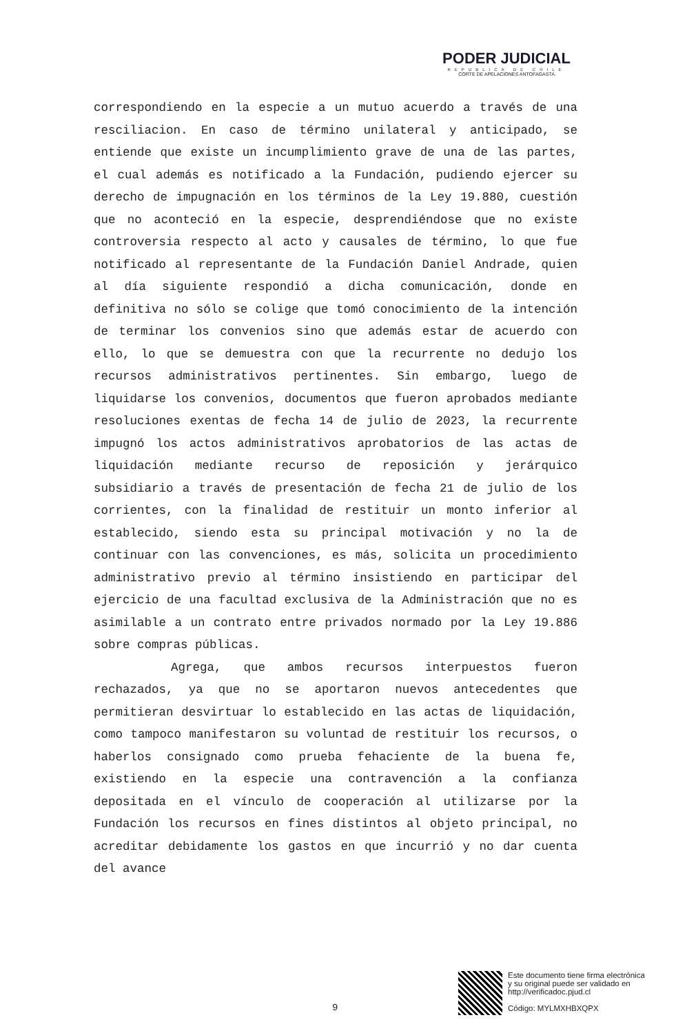PODER JUDICIAL
REPUBLICA DE CHILE
CORTE DE APELACIONES ANTOFAGASTA
correspondiendo en la especie a un mutuo acuerdo a través de una resciliacion. En caso de término unilateral y anticipado, se entiende que existe un incumplimiento grave de una de las partes, el cual además es notificado a la Fundación, pudiendo ejercer su derecho de impugnación en los términos de la Ley 19.880, cuestión que no aconteció en la especie, desprendiéndose que no existe controversia respecto al acto y causales de término, lo que fue notificado al representante de la Fundación Daniel Andrade, quien al día siguiente respondió a dicha comunicación, donde en definitiva no sólo se colige que tomó conocimiento de la intención de terminar los convenios sino que además estar de acuerdo con ello, lo que se demuestra con que la recurrente no dedujo los recursos administrativos pertinentes. Sin embargo, luego de liquidarse los convenios, documentos que fueron aprobados mediante resoluciones exentas de fecha 14 de julio de 2023, la recurrente impugnó los actos administrativos aprobatorios de las actas de liquidación mediante recurso de reposición y jerárquico subsidiario a través de presentación de fecha 21 de julio de los corrientes, con la finalidad de restituir un monto inferior al establecido, siendo esta su principal motivación y no la de continuar con las convenciones, es más, solicita un procedimiento administrativo previo al término insistiendo en participar del ejercicio de una facultad exclusiva de la Administración que no es asimilable a un contrato entre privados normado por la Ley 19.886 sobre compras públicas.
Agrega, que ambos recursos interpuestos fueron rechazados, ya que no se aportaron nuevos antecedentes que permitieran desvirtuar lo establecido en las actas de liquidación, como tampoco manifestaron su voluntad de restituir los recursos, o haberlos consignado como prueba fehaciente de la buena fe, existiendo en la especie una contravención a la confianza depositada en el vínculo de cooperación al utilizarse por la Fundación los recursos en fines distintos al objeto principal, no acreditar debidamente los gastos en que incurrió y no dar cuenta del avance
9
Este documento tiene firma electrónica
y su original puede ser validado en
http://verificadoc.pjud.cl
Código: MYLMXHBXQPX